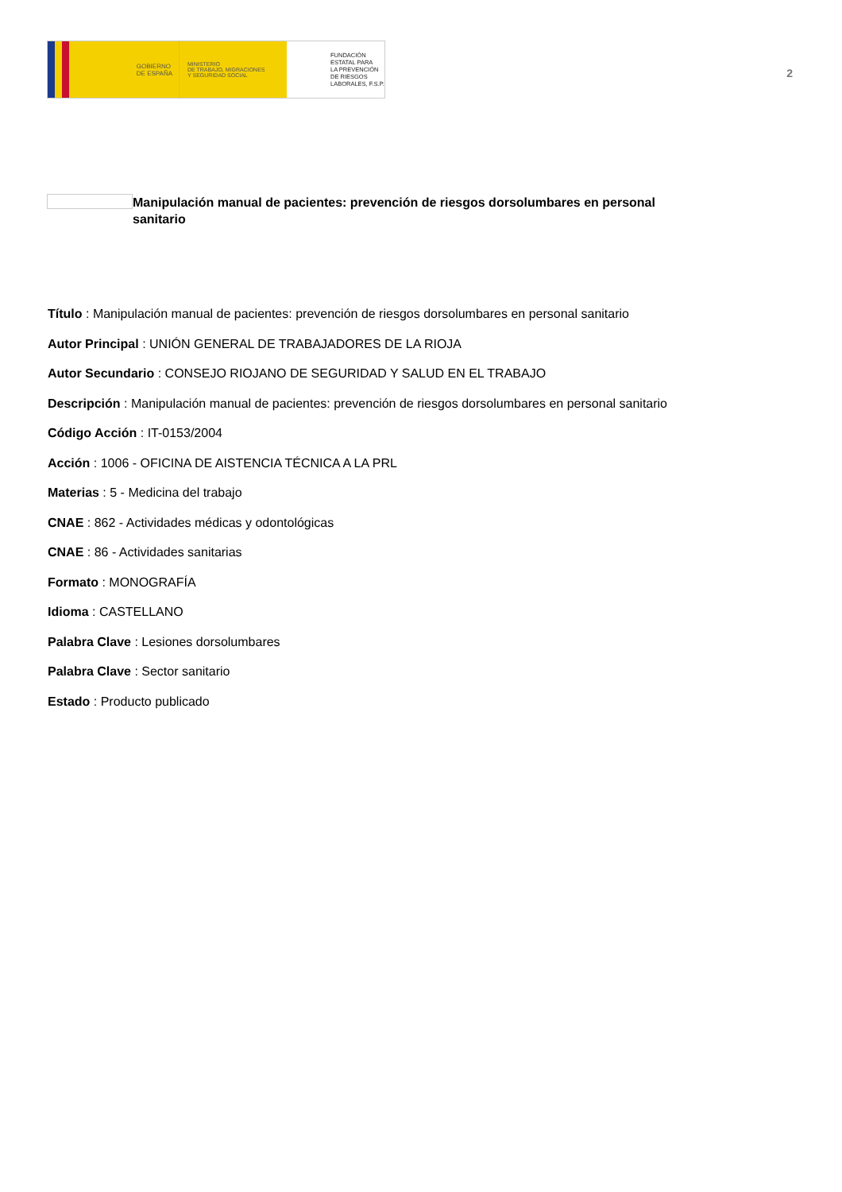GOBIERNO
DE ESPAÑA
MINISTERIO
DE TRABAJO, MIGRACIONES
Y SEGURIDAD SOCIAL
FUNDACIÓN
ESTATAL PARA
LA PREVENCIÓN
DE RIESGOS
LABORALES, F.S.P.
2
Manipulación manual de pacientes: prevención de riesgos dorsolumbares en personal sanitario
Título : Manipulación manual de pacientes: prevención de riesgos dorsolumbares en personal sanitario
Autor Principal : UNIÓN GENERAL DE TRABAJADORES DE LA RIOJA
Autor Secundario : CONSEJO RIOJANO DE SEGURIDAD Y SALUD EN EL TRABAJO
Descripción : Manipulación manual de pacientes: prevención de riesgos dorsolumbares en personal sanitario
Código Acción : IT-0153/2004
Acción : 1006 - OFICINA DE AISTENCIA TÉCNICA A LA PRL
Materias : 5 - Medicina del trabajo
CNAE : 862 - Actividades médicas y odontológicas
CNAE : 86 - Actividades sanitarias
Formato : MONOGRAFÍA
Idioma : CASTELLANO
Palabra Clave : Lesiones dorsolumbares
Palabra Clave : Sector sanitario
Estado : Producto publicado